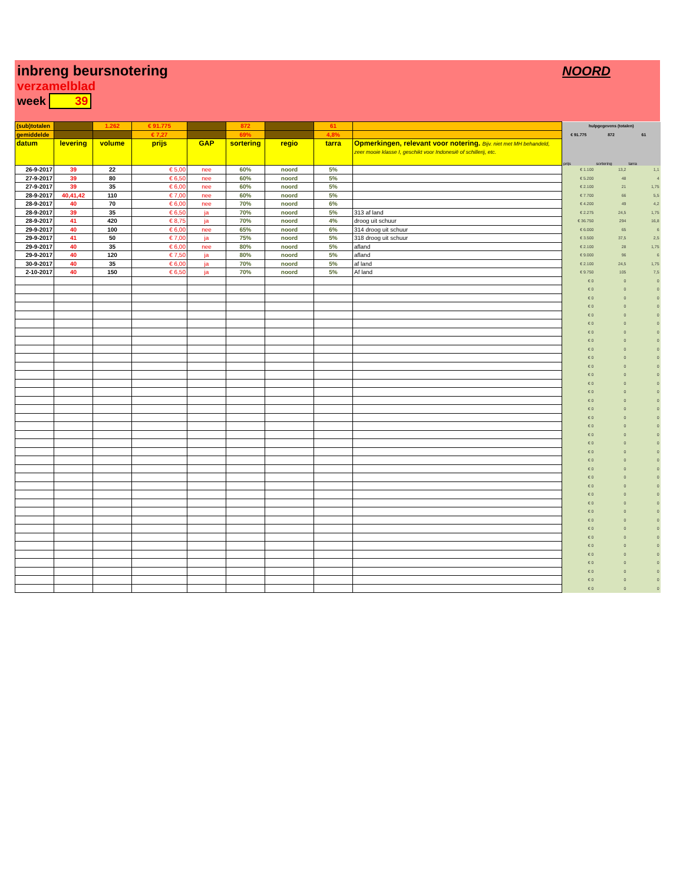inbreng beursnotering
verzamelblad
week 39
NOORD
| (sub)totalen | | 1.262 | € 91.775 | | 872 | | 61 | | hulpgegevens (totalen) | | |
| gemiddelde | | | € 7,27 | | 69% | | 4,8% | | € 91.775 | 872 | 61 |
| datum | levering | volume | prijs | GAP | sortering | regio | tarra | Opmerkingen, relevant voor notering. Bijv. niet met MH behandeld, zeer mooie klasse I, geschikt voor Indonesië of schillerij, etc. | prijs | sortering | tarra |
| 26-9-2017 | 39 | 22 | € 5,00 | nee | 60% | noord | 5% | | € 1.100 | 13,2 | 1,1 |
| 27-9-2017 | 39 | 80 | € 6,50 | nee | 60% | noord | 5% | | € 5.200 | 48 | 4 |
| 27-9-2017 | 39 | 35 | € 6,00 | nee | 60% | noord | 5% | | € 2.100 | 21 | 1,75 |
| 28-9-2017 | 40,41,42 | 110 | € 7,00 | nee | 60% | noord | 5% | | € 7.700 | 66 | 5,5 |
| 28-9-2017 | 40 | 70 | € 6,00 | nee | 70% | noord | 6% | | € 4.200 | 49 | 4,2 |
| 28-9-2017 | 39 | 35 | € 6,50 | ja | 70% | noord | 5% | 313 af land | € 2.275 | 24,5 | 1,75 |
| 28-9-2017 | 41 | 420 | € 8,75 | ja | 70% | noord | 4% | droog uit schuur | € 36.750 | 294 | 16,8 |
| 29-9-2017 | 40 | 100 | € 6,00 | nee | 65% | noord | 6% | 314 droog uit schuur | € 6.000 | 65 | 6 |
| 29-9-2017 | 41 | 50 | € 7,00 | ja | 75% | noord | 5% | 318 droog uit schuur | € 3.500 | 37,5 | 2,5 |
| 29-9-2017 | 40 | 35 | € 6,00 | nee | 80% | noord | 5% | afland | € 2.100 | 28 | 1,75 |
| 29-9-2017 | 40 | 120 | € 7,50 | ja | 80% | noord | 5% | afland | € 9.000 | 96 | 6 |
| 30-9-2017 | 40 | 35 | € 6,00 | ja | 70% | noord | 5% | af land | € 2.100 | 24,5 | 1,75 |
| 2-10-2017 | 40 | 150 | € 6,50 | ja | 70% | noord | 5% | Af land | € 9.750 | 105 | 7,5 |
| | | | | | | | | | € 0 | 0 | 0 |
| | | | | | | | | | € 0 | 0 | 0 |
| | | | | | | | | | € 0 | 0 | 0 |
| | | | | | | | | | € 0 | 0 | 0 |
| | | | | | | | | | € 0 | 0 | 0 |
| | | | | | | | | | € 0 | 0 | 0 |
| | | | | | | | | | € 0 | 0 | 0 |
| | | | | | | | | | € 0 | 0 | 0 |
| | | | | | | | | | € 0 | 0 | 0 |
| | | | | | | | | | € 0 | 0 | 0 |
| | | | | | | | | | € 0 | 0 | 0 |
| | | | | | | | | | € 0 | 0 | 0 |
| | | | | | | | | | € 0 | 0 | 0 |
| | | | | | | | | | € 0 | 0 | 0 |
| | | | | | | | | | € 0 | 0 | 0 |
| | | | | | | | | | € 0 | 0 | 0 |
| | | | | | | | | | € 0 | 0 | 0 |
| | | | | | | | | | € 0 | 0 | 0 |
| | | | | | | | | | € 0 | 0 | 0 |
| | | | | | | | | | € 0 | 0 | 0 |
| | | | | | | | | | € 0 | 0 | 0 |
| | | | | | | | | | € 0 | 0 | 0 |
| | | | | | | | | | € 0 | 0 | 0 |
| | | | | | | | | | € 0 | 0 | 0 |
| | | | | | | | | | € 0 | 0 | 0 |
| | | | | | | | | | € 0 | 0 | 0 |
| | | | | | | | | | € 0 | 0 | 0 |
| | | | | | | | | | € 0 | 0 | 0 |
| | | | | | | | | | € 0 | 0 | 0 |
| | | | | | | | | | € 0 | 0 | 0 |
| | | | | | | | | | € 0 | 0 | 0 |
| | | | | | | | | | € 0 | 0 | 0 |
| | | | | | | | | | € 0 | 0 | 0 |
| | | | | | | | | | € 0 | 0 | 0 |
| | | | | | | | | | € 0 | 0 | 0 |
| | | | | | | | | | € 0 | 0 | 0 |
| | | | | | | | | | € 0 | 0 | 0 |